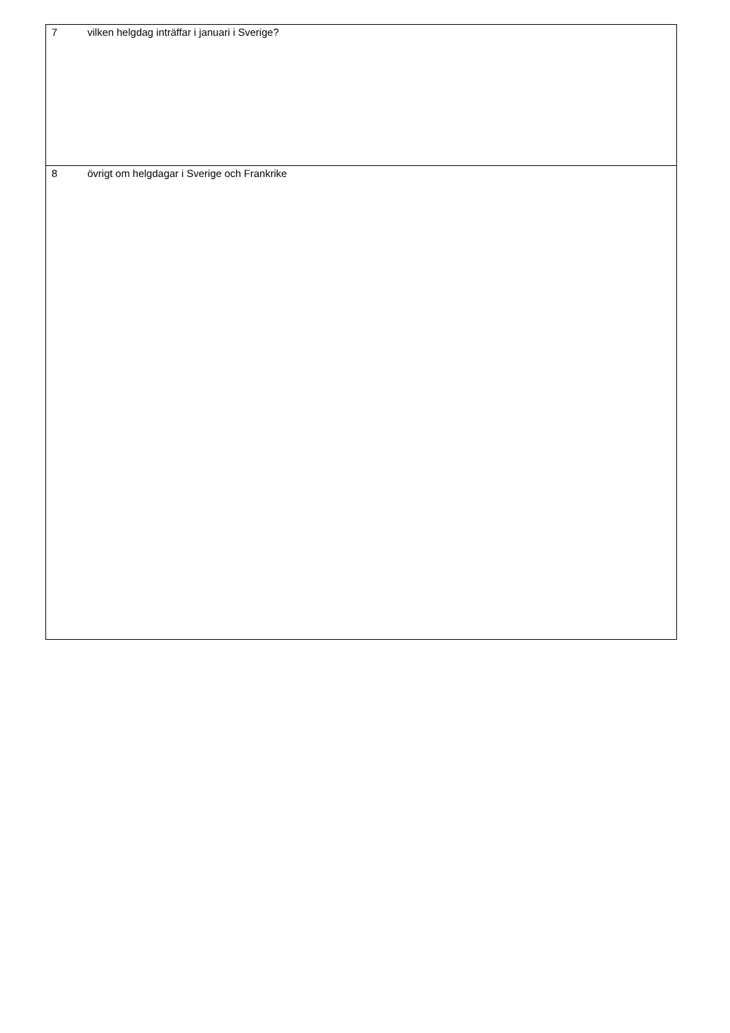| 7 vilken helgdag inträffar i januari i Sverige? |
| 8 övrigt om helgdagar i Sverige och Frankrike |